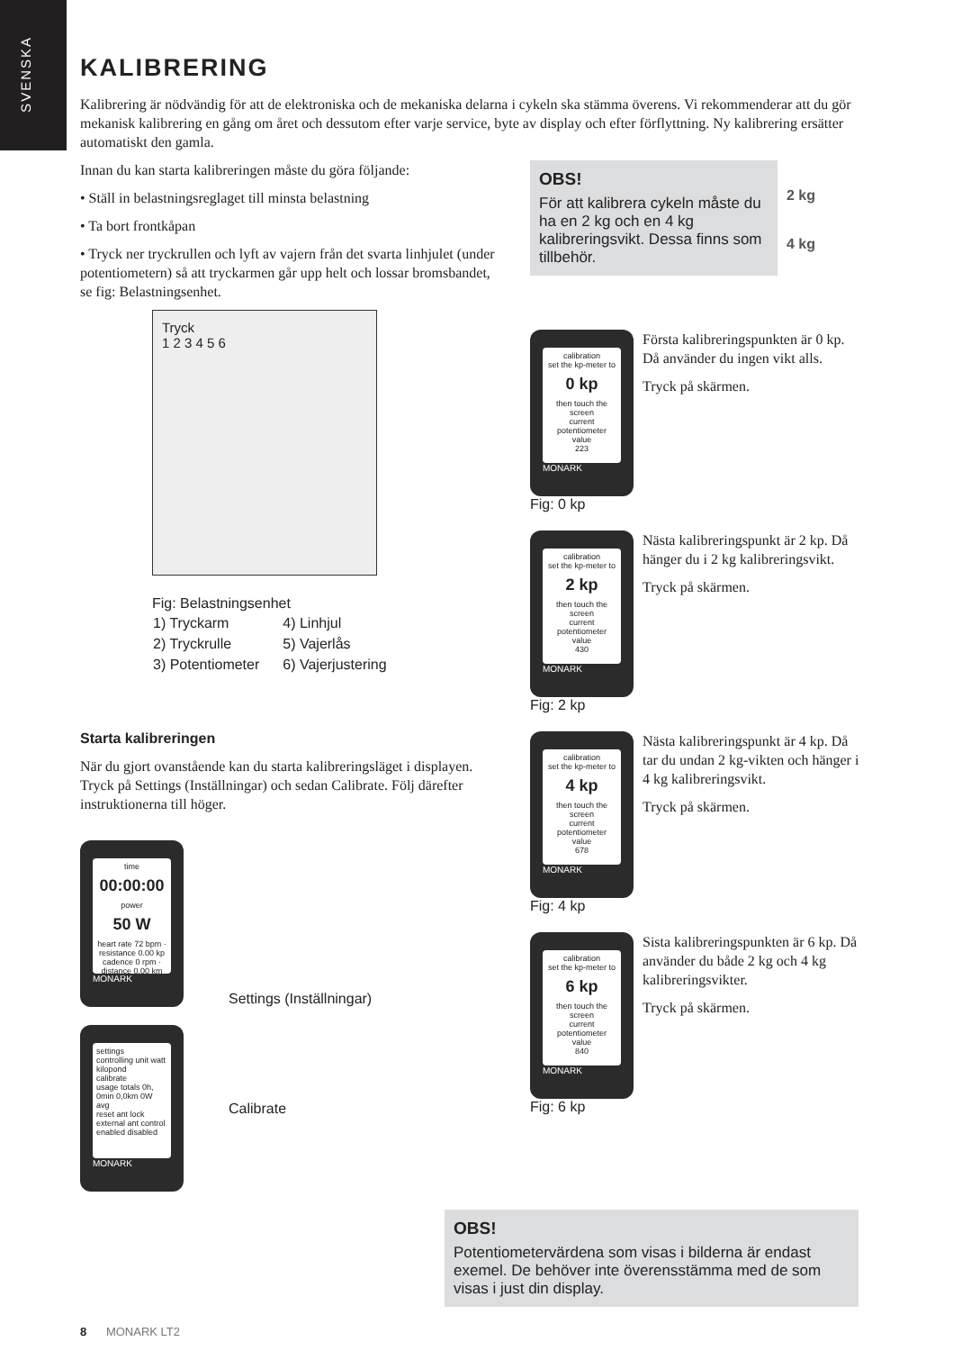SVENSKA
KALIBRERING
Kalibrering är nödvändig för att de elektroniska och de mekaniska delarna i cykeln ska stämma överens. Vi rekommenderar att du gör mekanisk kalibrering en gång om året och dessutom efter varje service, byte av display och efter förflyttning. Ny kalibrering ersätter automatiskt den gamla.
Innan du kan starta kalibreringen måste du göra följande:
• Ställ in belastningsreglaget till minsta belastning
• Ta bort frontkåpan
• Tryck ner tryckrullen och lyft av vajern från det svarta linhjulet (under potentiometern) så att tryckarmen går upp helt och lossar bromsbandet, se fig: Belastningsenhet.
Tryck
1 2 3 4 5 6
Fig: Belastningsenhet
| 1) Tryckarm | 4) Linhjul |
| 2) Tryckrulle | 5) Vajerlås |
| 3) Potentiometer | 6) Vajerjustering |
Starta kalibreringen
När du gjort ovanstående kan du starta kalibreringsläget i displayen. Tryck på Settings (Inställningar) och sedan Calibrate. Följ därefter instruktionerna till höger.
time
00:00:00
power
50 W
heart rate 72 bpm · resistance 0.00 kp
cadence 0 rpm · distance 0.00 km
MONARK
Settings (Inställningar)
settings
controlling unit watt kilopond
calibrate
usage totals 0h, 0min 0,0km 0W avg
reset ant lock
external ant control enabled disabled
MONARK
Calibrate
OBS!
För att kalibrera cykeln måste du ha en 2 kg och en 4 kg kalibreringsvikt. Dessa finns som tillbehör.
2 kg
4 kg
calibration
set the kp-meter to
0 kp
then touch the screen
current potentiometer value
223
MONARK
Fig: 0 kp
Första kalibreringspunkten är 0 kp. Då använder du ingen vikt alls.
Tryck på skärmen.
calibration
set the kp-meter to
2 kp
then touch the screen
current potentiometer value
430
MONARK
Fig: 2 kp
Nästa kalibreringspunkt är 2 kp. Då hänger du i 2 kg kalibreringsvikt.
Tryck på skärmen.
calibration
set the kp-meter to
4 kp
then touch the screen
current potentiometer value
678
MONARK
Fig: 4 kp
Nästa kalibreringspunkt är 4 kp. Då tar du undan 2 kg-vikten och hänger i 4 kg kalibreringsvikt.
Tryck på skärmen.
calibration
set the kp-meter to
6 kp
then touch the screen
current potentiometer value
840
MONARK
Fig: 6 kp
Sista kalibreringspunkten är 6 kp. Då använder du både 2 kg och 4 kg kalibreringsvikter.
Tryck på skärmen.
OBS!
Potentiometervärdena som visas i bilderna är endast exemel. De behöver inte överensstämma med de som visas i just din display.
8 MONARK LT2